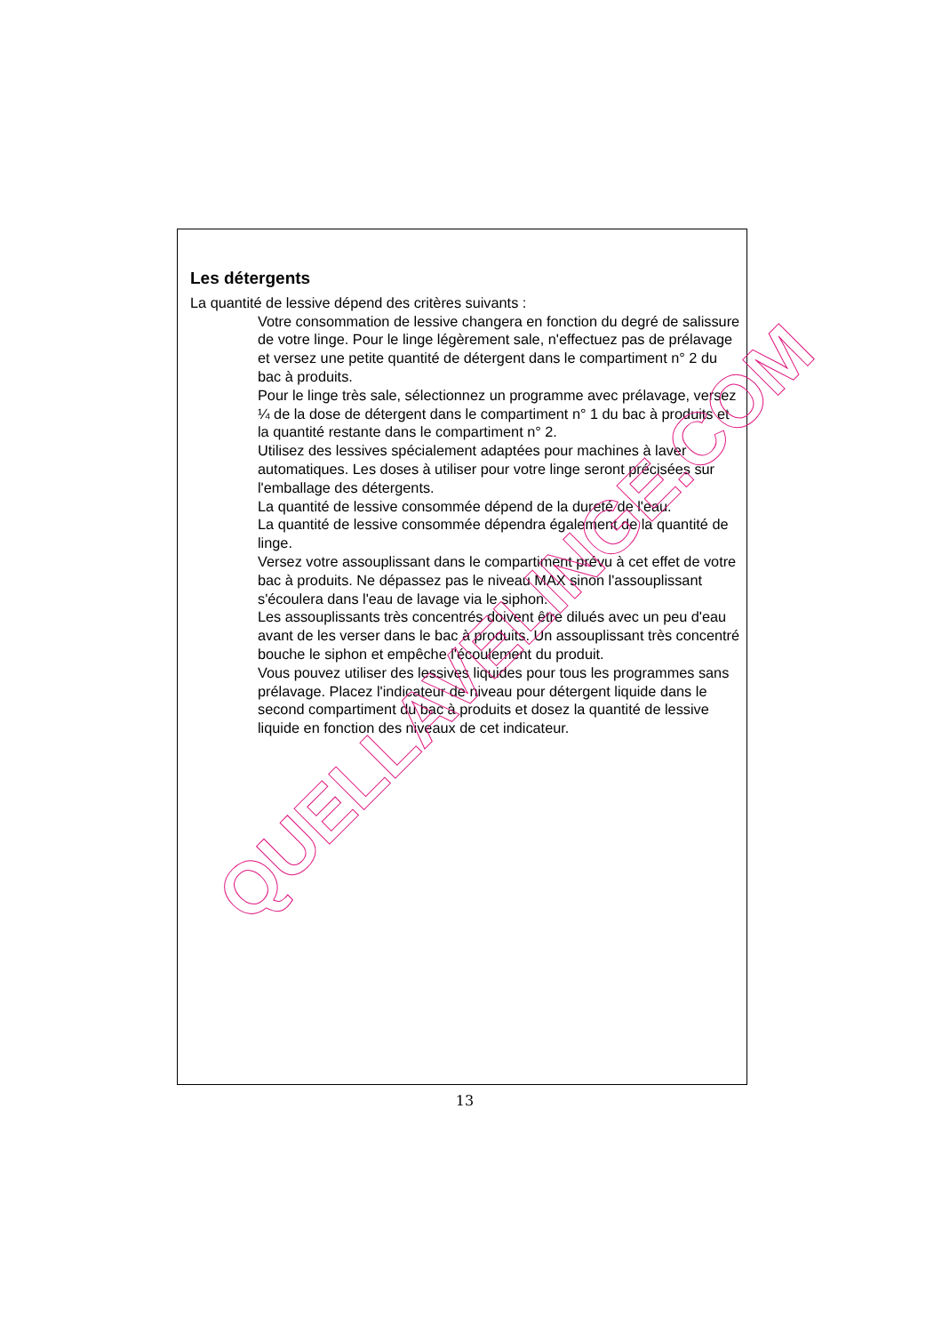Les détergents
La quantité de lessive dépend des critères suivants :
Votre consommation de lessive changera en fonction du degré de salissure de votre linge. Pour le linge légèrement sale, n'effectuez pas de prélavage et versez une petite quantité de détergent dans le compartiment n° 2 du bac à produits.
Pour le linge très sale, sélectionnez un programme avec prélavage, versez ¼ de la dose de détergent dans le compartiment n° 1 du bac à produits et la quantité restante dans le compartiment n° 2.
Utilisez des lessives spécialement adaptées pour machines à laver automatiques. Les doses à utiliser pour votre linge seront précisées sur l'emballage des détergents.
La quantité de lessive consommée dépend de la dureté de l'eau.
La quantité de lessive consommée dépendra également de la quantité de linge.
Versez votre assouplissant dans le compartiment prévu à cet effet de votre bac à produits. Ne dépassez pas le niveau MAX sinon l'assouplissant s'écoulera dans l'eau de lavage via le siphon.
Les assouplissants très concentrés doivent être dilués avec un peu d'eau avant de les verser dans le bac à produits. Un assouplissant très concentré bouche le siphon et empêche l'écoulement du produit.
Vous pouvez utiliser des lessives liquides pour tous les programmes sans prélavage. Placez l'indicateur de niveau pour détergent liquide dans le second compartiment du bac à produits et dosez la quantité de lessive liquide en fonction des niveaux de cet indicateur.
13
QUELLAVELINGE.COM